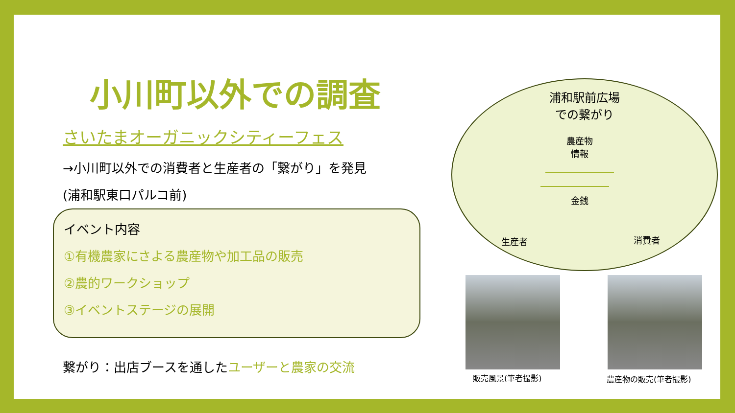小川町以外での調査
さいたまオーガニックシティーフェス
→小川町以外での消費者と生産者の「繋がり」を発見
(浦和駅東口パルコ前)
イベント内容
①有機農家にさよる農産物や加工品の販売
②農的ワークショップ
③イベントステージの展開
繋がり：出店ブースを通したユーザーと農家の交流
浦和駅前広場
での繋がり
農産物
情報
金銭
生産者 消費者
販売風景(筆者撮影) 農産物の販売(筆者撮影)